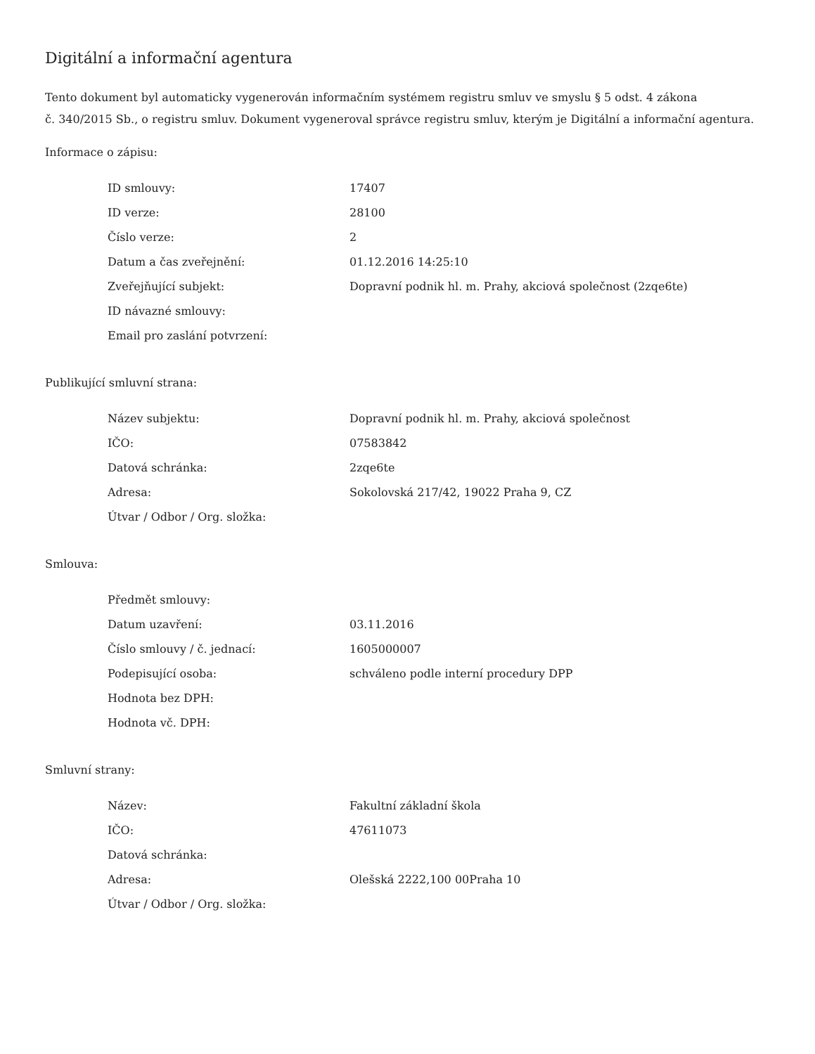Digitální a informační agentura
Tento dokument byl automaticky vygenerován informačním systémem registru smluv ve smyslu § 5 odst. 4 zákona
č. 340/2015 Sb., o registru smluv. Dokument vygeneroval správce registru smluv, kterým je Digitální a informační agentura.
Informace o zápisu:
| ID smlouvy: | 17407 |
| ID verze: | 28100 |
| Číslo verze: | 2 |
| Datum a čas zveřejnění: | 01.12.2016 14:25:10 |
| Zveřejňující subjekt: | Dopravní podnik hl. m. Prahy, akciová společnost (2zqe6te) |
| ID návazné smlouvy: | |
| Email pro zaslání potvrzení: | |
Publikující smluvní strana:
| Název subjektu: | Dopravní podnik hl. m. Prahy, akciová společnost |
| IČO: | 07583842 |
| Datová schránka: | 2zqe6te |
| Adresa: | Sokolovská 217/42, 19022 Praha 9, CZ |
| Útvar / Odbor / Org. složka: | |
Smlouva:
| Předmět smlouvy: | |
| Datum uzavření: | 03.11.2016 |
| Číslo smlouvy / č. jednací: | 1605000007 |
| Podepisující osoba: | schváleno podle interní procedury DPP |
| Hodnota bez DPH: | |
| Hodnota vč. DPH: | |
Smluvní strany:
| Název: | Fakultní základní škola |
| IČO: | 47611073 |
| Datová schránka: | |
| Adresa: | Olešská 2222,100 00Praha 10 |
| Útvar / Odbor / Org. složka: | |